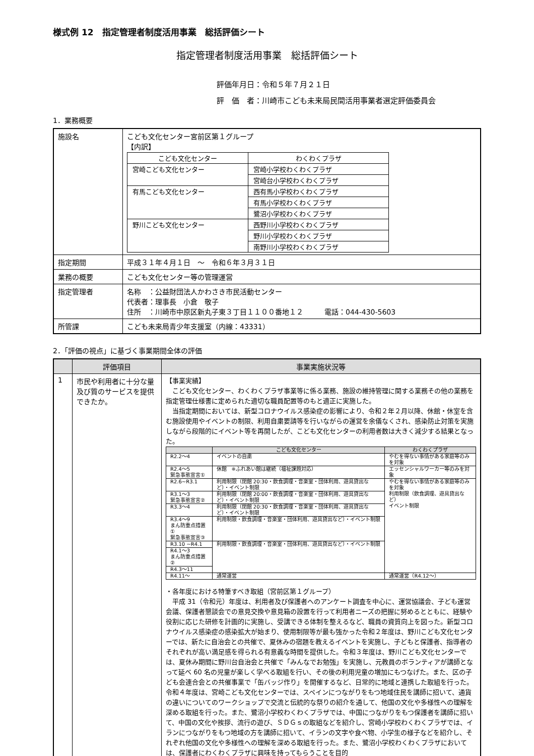様式例 12　指定管理者制度活用事業　総括評価シート
指定管理者制度活用事業　総括評価シート
評価年月日：令和５年７月２１日
評　価　者：川崎市こども未来局民間活用事業者選定評価委員会
1．業務概要
| 施設名 | こども文化センター宮前区第１グループ 【内訳】 / こども文化センター / わくわくプラザ / / --- / --- / / 宮崎こども文化センター / 宮崎小学校わくわくプラザ / / / 宮崎台小学校わくわくプラザ / / 有馬こども文化センター / 西有馬小学校わくわくプラザ / / / 有馬小学校わくわくプラザ / / / 鷺沼小学校わくわくプラザ / / 野川こども文化センター / 西野川小学校わくわくプラザ / / / 野川小学校わくわくプラザ / / / 南野川小学校わくわくプラザ / |
| 指定期間 | 平成３１年４月１日 ～ 令和６年３月３１日 |
| 業務の概要 | こども文化センター等の管理運営 |
| 指定管理者 | 名称 ：公益財団法人かわさき市民活動センター 代表者：理事長 小倉 敬子 住所 ：川崎市中原区新丸子東３丁目１１００番地１２ 電話：044-430-5603 |
| 所管課 | こども未来局青少年支援室（内線：43331） |
2．「評価の視点」に基づく事業期間全体の評価
| | 評価項目 | 事業実施状況等 |
| --- | --- | --- |
| 1 | 市民や利用者に十分な量及び質のサービスを提供できたか。 | 【事業実績】 こども文化センター、わくわくプラザ事業等に係る業務、施設の維持管理に関する業務その他の業務を指定管理仕様書に定められた適切な職員配置等のもと適正に実施した。 当指定期間においては、新型コロナウイルス感染症の影響により、令和２年２月以降、休館・休室を含む施設使用やイベントの制限、利用自粛要請等を行いながらの運営を余儀なくされ、感染防止対策を実施しながら段階的にイベント等を再開したが、こども文化センターの利用者数は大きく減少する結果となった。 / / こども文化センター / わくわくプラザ / / --- / --- / --- / / R2.2～4 / イベントの自粛 / やむを得ない事情がある家庭等のみを対象 / / R2.4～5 緊急事態宣言① / 休館 ※ふれあい館は継続（福祉課題対応） / エッセンシャルワーカー等のみを対象 / / R2.6~R3.1 / 利用制限（閉館 20:30・飲食調理・音楽室・団体利用、遊具貸出など）・イベント制限 / やむを得ない事情がある家庭等のみを対象 利用制限（飲食調理、遊具貸出など） イベント制限 / / R3.1～3 緊急事態宣言② / 利用制限（閉館 20:00・飲食調理・音楽室・団体利用、遊具貸出など）・イベント制限 / / / R3.3～4 / 利用制限（閉館 20:30・飲食調理・音楽室・団体利用、遊具貸出など）・イベント制限 / / / R3.4～9 まん防重点措置① 緊急事態宣言③ / 利用制限・飲食調理・音楽室・団体利用、遊具貸出など）・イベント制限 / / / R3.10 ~R4.1 / 利用制限・飲食調理・音楽室・団体利用、遊具貸出など）・イベント制限 / / / R4.1～3 まん防重点措置② / / / / R4.3～11 / / / / R4.11～ / 通常運営 / 通常運営（R4.12～） / ・各年度における特筆すべき取組（宮前区第１グループ） 平成 31（令和元）年度は、利用者及び保護者へのアンケート調査を中心に、運営協議会、子ども運営会議、保護者懇談会での意見交換や意見箱の設置を行って利用者ニーズの把握に努めるとともに、経験や役割に応じた研修を計画的に実施し、受講できる体制を整えるなど、職員の資質向上を図った。新型コロナウイルス感染症の感染拡大が始まり、使用制限等が最も強かった令和２年度は、野川こども文化センターでは、新たに自治会との共催で、夏休みの宿題を教えるイベントを実施し、子どもと保護者、指導者のそれぞれが高い満足感を得られる有意義な時間を提供した。令和３年度は、野川こども文化センターでは、夏休み期間に野川台自治会と共催で「みんなでお勉強」を実施し、元教員のボランティアが講師となって延べ 60 名の児童が楽しく学べる取組を行い、その後の利用児童の増加にもつなげた。また、区の子ども会連合会との共催事業で「缶バッジ作り」を開催するなど、日常的に地域と連携した取組を行った。令和４年度は、宮崎こども文化センターでは、スペインにつながりをもつ地域住民を講師に招いて、通貨の違いについてのワークショップで交流と伝統的な祭りの紹介を通して、他国の文化や多様性への理解を深める取組を行った。また、鷺沼小学校わくわくプラザでは、中国につながりをもつ保護者を講師に招いて、中国の文化や挨拶、流行の遊び、ＳＤＧｓの取組などを紹介し、宮崎小学校わくわくプラザでは、イランにつながりをもつ地域の方を講師に招いて、イランの文字や食べ物、小学生の様子などを紹介し、それぞれ他国の文化や多様性への理解を深める取組を行った。また、鷺沼小学校わくわくプラザにおいては、保護者にわくわくプラザに興味を持ってもらうことを目的 |